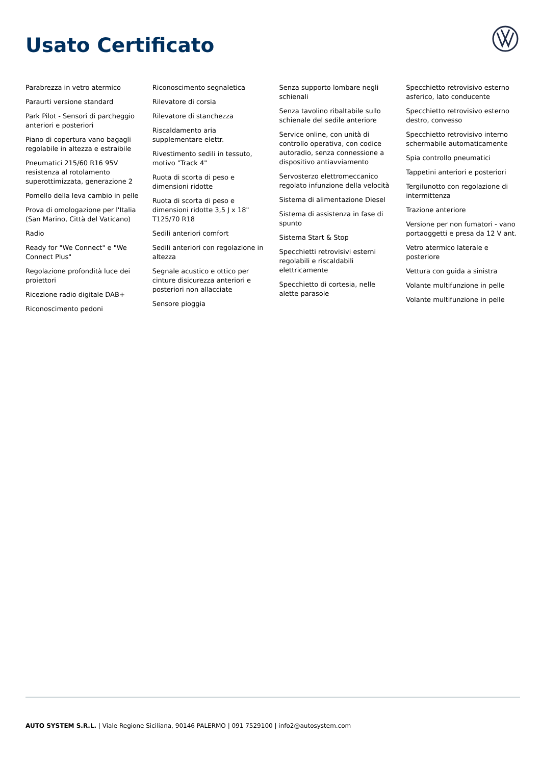Usato Certificato
Parabrezza in vetro atermico
Paraurti versione standard
Park Pilot - Sensori di parcheggio anteriori e posteriori
Piano di copertura vano bagagli regolabile in altezza e estraibile
Pneumatici 215/60 R16 95V resistenza al rotolamento superottimizzata, generazione 2
Pomello della leva cambio in pelle
Prova di omologazione per l'Italia (San Marino, Città del Vaticano)
Radio
Ready for "We Connect" e "We Connect Plus"
Regolazione profondità luce dei proiettori
Ricezione radio digitale DAB+
Riconoscimento pedoni
Riconoscimento segnaletica
Rilevatore di corsia
Rilevatore di stanchezza
Riscaldamento aria supplementare elettr.
Rivestimento sedili in tessuto, motivo "Track 4"
Ruota di scorta di peso e dimensioni ridotte
Ruota di scorta di peso e dimensioni ridotte 3,5 J x 18" T125/70 R18
Sedili anteriori comfort
Sedili anteriori con regolazione in altezza
Segnale acustico e ottico per cinture disicurezza anteriori e posteriori non allacciate
Sensore pioggia
Senza supporto lombare negli schienali
Senza tavolino ribaltabile sullo schienale del sedile anteriore
Service online, con unità di controllo operativa, con codice autoradio, senza connessione a dispositivo antiavviamento
Servosterzo elettromeccanico regolato infunzione della velocità
Sistema di alimentazione Diesel
Sistema di assistenza in fase di spunto
Sistema Start & Stop
Specchietti retrovisivi esterni regolabili e riscaldabili elettricamente
Specchietto di cortesia, nelle alette parasole
Specchietto retrovisivo esterno asferico, lato conducente
Specchietto retrovisivo esterno destro, convesso
Specchietto retrovisivo interno schermabile automaticamente
Spia controllo pneumatici
Tappetini anteriori e posteriori
Tergilunotto con regolazione di intermittenza
Trazione anteriore
Versione per non fumatori - vano portaoggetti e presa da 12 V ant.
Vetro atermico laterale e posteriore
Vettura con guida a sinistra
Volante multifunzione in pelle
Volante multifunzione in pelle
AUTO SYSTEM S.R.L. | Viale Regione Siciliana, 90146 PALERMO | 091 7529100 | info2@autosystem.com